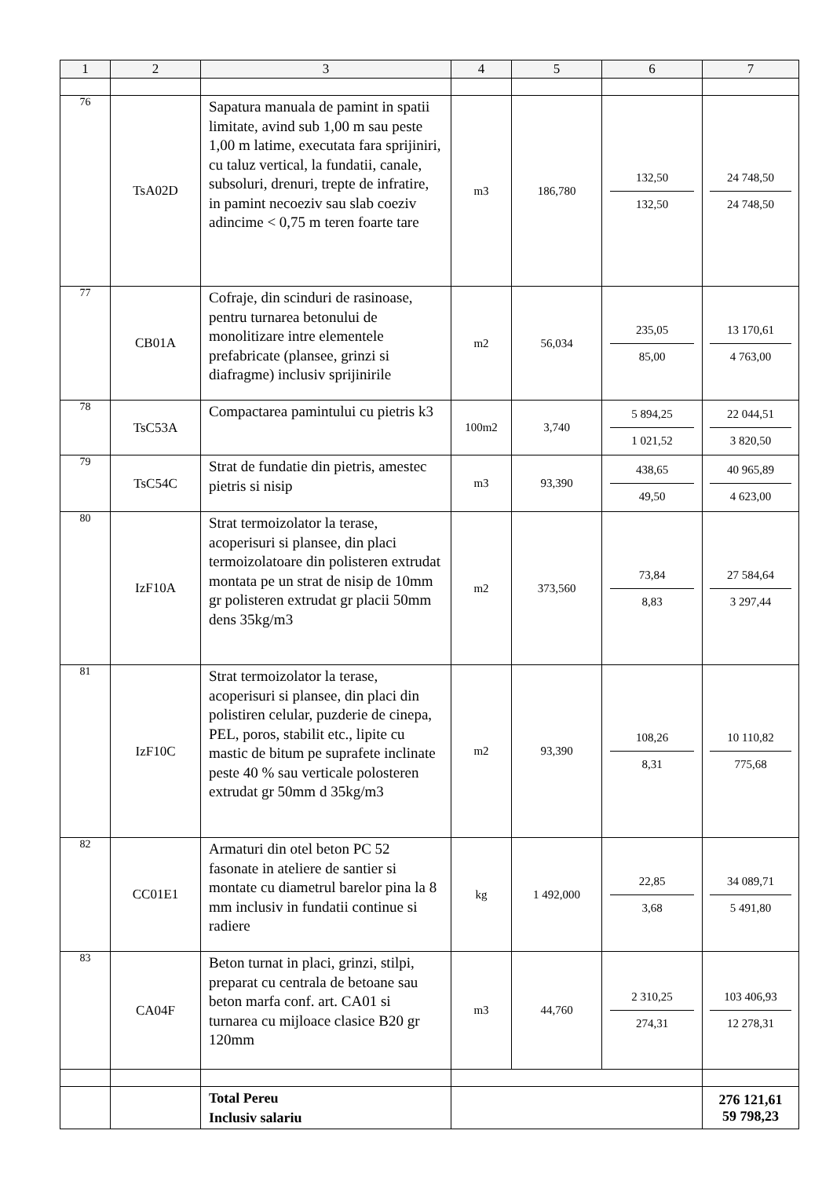| 1 | 2 | 3 | 4 | 5 | 6 | 7 |
| --- | --- | --- | --- | --- | --- | --- |
| 76 | TsA02D | Sapatura manuala de pamint in spatii limitate, avind sub 1,00 m sau peste 1,00 m latime, executata fara sprijiniri, cu taluz vertical, la fundatii, canale, subsoluri, drenuri, trepte de infratire, in pamint necoeziv sau slab coeziv adincime < 0,75 m teren foarte tare | m3 | 186,780 | 132,50 132,50 | 24 748,50 24 748,50 |
| 77 | CB01A | Cofraje, din scinduri de rasinoase, pentru turnarea betonului de monolitizare intre elementele prefabricate (plansee, grinzi si diafragme) inclusiv sprijinirile | m2 | 56,034 | 235,05 85,00 | 13 170,61 4 763,00 |
| 78 | TsC53A | Compactarea pamintului cu pietris k3 | 100m2 | 3,740 | 5 894,25 1 021,52 | 22 044,51 3 820,50 |
| 79 | TsC54C | Strat de fundatie din pietris, amestec pietris si nisip | m3 | 93,390 | 438,65 49,50 | 40 965,89 4 623,00 |
| 80 | IzF10A | Strat termoizolator la terase, acoperisuri si plansee, din placi termoizolatoare din polisteren extrudat montata pe un strat de nisip de 10mm gr polisteren extrudat gr placii 50mm dens 35kg/m3 | m2 | 373,560 | 73,84 8,83 | 27 584,64 3 297,44 |
| 81 | IzF10C | Strat termoizolator la terase, acoperisuri si plansee, din placi din polistiren celular, puzderie de cinepa, PEL, poros, stabilit etc., lipite cu mastic de bitum pe suprafete inclinate peste 40 % sau verticale polosteren extrudat gr 50mm d 35kg/m3 | m2 | 93,390 | 108,26 8,31 | 10 110,82 775,68 |
| 82 | CC01E1 | Armaturi din otel beton PC 52 fasonate in ateliere de santier si montate cu diametrul barelor pina la 8 mm inclusiv in fundatii continue si radiere | kg | 1 492,000 | 22,85 3,68 | 34 089,71 5 491,80 |
| 83 | CA04F | Beton turnat in placi, grinzi, stilpi, preparat cu centrala de betoane sau beton marfa conf. art. CA01 si turnarea cu mijloace clasice B20 gr 120mm | m3 | 44,760 | 2 310,25 274,31 | 103 406,93 12 278,31 |
| | | Total Pereu Inclusiv salariu | | | | 276 121,61 59 798,23 |